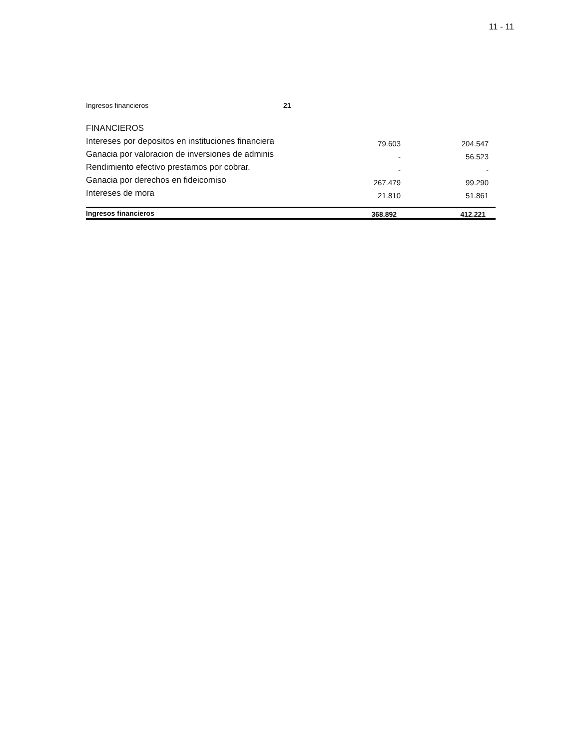11 - 11
| Ingresos financieros | 21 | | |
| FINANCIEROS | | | |
| Intereses por depositos en instituciones financiera | | 79.603 | 204.547 |
| Ganacia por valoracion de inversiones de adminis | | - | 56.523 |
| Rendimiento efectivo prestamos por cobrar. | | - | - |
| Ganacia por derechos en fideicomiso | | 267.479 | 99.290 |
| Intereses de mora | | 21.810 | 51.861 |
| Ingresos financieros | | 368.892 | 412.221 |